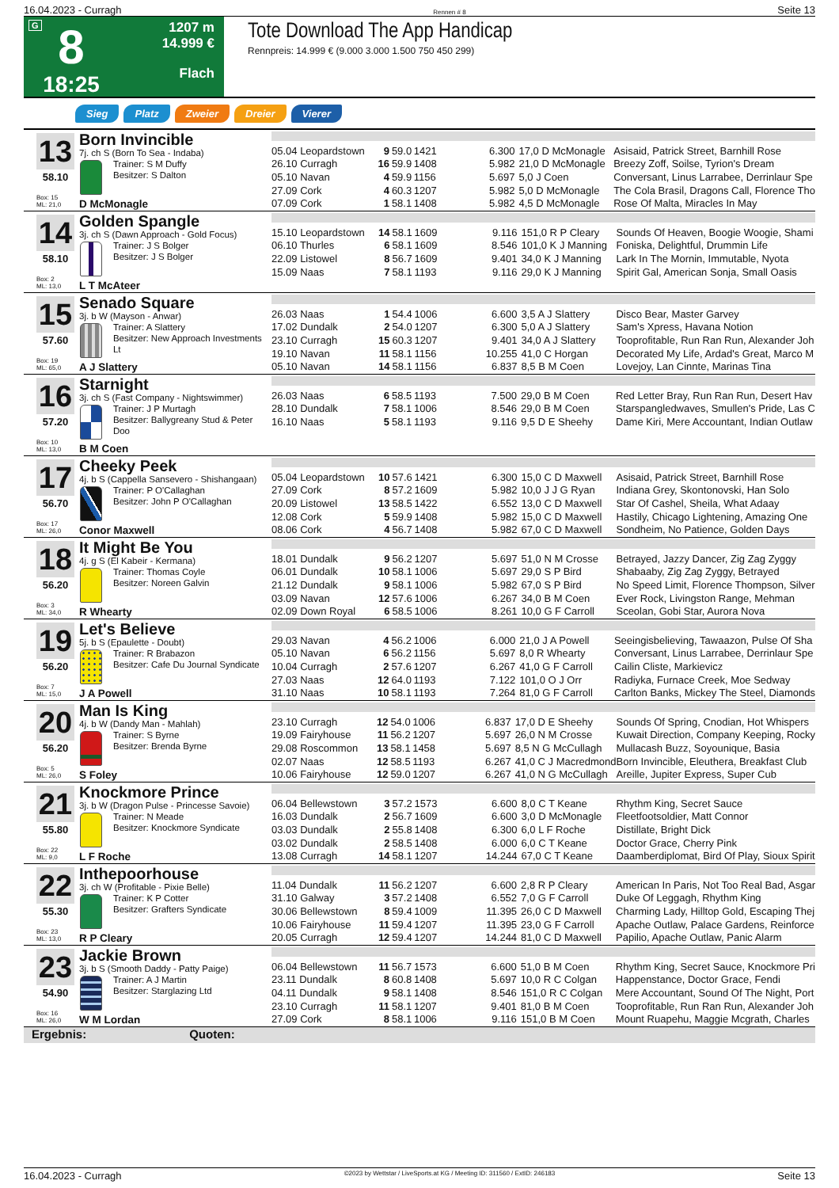16.04.2023 - Curragh Rennen # 8 Seite 13
G
8
18:25
1207 m
14.999 €
Flach
Tote Download The App Handicap
Rennpreis: 14.999 € (9.000 3.000 1.500 750 450 299)
Sieg Platz Zweier Dreier Vierer
13
58.10
Box: 15
ML: 21,0
Born Invincible
7j. ch S (Born To Sea - Indaba)
Trainer: S M Duffy
Besitzer: S Dalton
D McMonagle
| 05.04 Leopardstown | 9 | 59.0 | 1421 | 6.300 | 17,0 D McMonagle | Asisaid, Patrick Street, Barnhill Rose |
| 26.10 Curragh | 16 | 59.9 | 1408 | 5.982 | 21,0 D McMonagle | Breezy Zoff, Soilse, Tyrion's Dream |
| 05.10 Navan | 4 | 59.9 | 1156 | 5.697 | 5,0 J Coen | Conversant, Linus Larrabee, Derrinlaur Spe |
| 27.09 Cork | 4 | 60.3 | 1207 | 5.982 | 5,0 D McMonagle | The Cola Brasil, Dragons Call, Florence Tho |
| 07.09 Cork | 1 | 58.1 | 1408 | 5.982 | 4,5 D McMonagle | Rose Of Malta, Miracles In May |
14
58.10
Box: 2
ML: 13,0
Golden Spangle
3j. ch S (Dawn Approach - Gold Focus)
Trainer: J S Bolger
Besitzer: J S Bolger
L T McAteer
| 15.10 Leopardstown | 14 | 58.1 | 1609 | 9.116 | 151,0 R P Cleary | Sounds Of Heaven, Boogie Woogie, Shami |
| 06.10 Thurles | 6 | 58.1 | 1609 | 8.546 | 101,0 K J Manning | Foniska, Delightful, Drummin Life |
| 22.09 Listowel | 8 | 56.7 | 1609 | 9.401 | 34,0 K J Manning | Lark In The Mornin, Immutable, Nyota |
| 15.09 Naas | 7 | 58.1 | 1193 | 9.116 | 29,0 K J Manning | Spirit Gal, American Sonja, Small Oasis |
15
57.60
Box: 19
ML: 65,0
Senado Square
3j. b W (Mayson - Anwar)
Trainer: A Slattery
Besitzer: New Approach Investments Lt
A J Slattery
| 26.03 Naas | 1 | 54.4 | 1006 | 6.600 | 3,5 A J Slattery | Disco Bear, Master Garvey |
| 17.02 Dundalk | 2 | 54.0 | 1207 | 6.300 | 5,0 A J Slattery | Sam's Xpress, Havana Notion |
| 23.10 Curragh | 15 | 60.3 | 1207 | 9.401 | 34,0 A J Slattery | Tooprofitable, Run Ran Run, Alexander Joh |
| 19.10 Navan | 11 | 58.1 | 1156 | 10.255 | 41,0 C Horgan | Decorated My Life, Ardad's Great, Marco M |
| 05.10 Navan | 14 | 58.1 | 1156 | 6.837 | 8,5 B M Coen | Lovejoy, Lan Cinnte, Marinas Tina |
16
57.20
Box: 10
ML: 13,0
Starnight
3j. ch S (Fast Company - Nightswimmer)
Trainer: J P Murtagh
Besitzer: Ballygreany Stud & Peter Doo
B M Coen
| 26.03 Naas | 6 | 58.5 | 1193 | 7.500 | 29,0 B M Coen | Red Letter Bray, Run Ran Run, Desert Hav |
| 28.10 Dundalk | 7 | 58.1 | 1006 | 8.546 | 29,0 B M Coen | Starspangledwaves, Smullen's Pride, Las C |
| 16.10 Naas | 5 | 58.1 | 1193 | 9.116 | 9,5 D E Sheehy | Dame Kiri, Mere Accountant, Indian Outlaw |
17
56.70
Box: 17
ML: 26,0
Cheeky Peek
4j. b S (Cappella Sansevero - Shishangaan)
Trainer: P O'Callaghan
Besitzer: John P O'Callaghan
Conor Maxwell
| 05.04 Leopardstown | 10 | 57.6 | 1421 | 6.300 | 15,0 C D Maxwell | Asisaid, Patrick Street, Barnhill Rose |
| 27.09 Cork | 8 | 57.2 | 1609 | 5.982 | 10,0 J J G Ryan | Indiana Grey, Skontonovski, Han Solo |
| 20.09 Listowel | 13 | 58.5 | 1422 | 6.552 | 13,0 C D Maxwell | Star Of Cashel, Sheila, What Adaay |
| 12.08 Cork | 5 | 59.9 | 1408 | 5.982 | 15,0 C D Maxwell | Hastily, Chicago Lightening, Amazing One |
| 08.06 Cork | 4 | 56.7 | 1408 | 5.982 | 67,0 C D Maxwell | Sondheim, No Patience, Golden Days |
18
56.20
Box: 3
ML: 34,0
It Might Be You
4j. g S (El Kabeir - Kermana)
Trainer: Thomas Coyle
Besitzer: Noreen Galvin
R Whearty
| 18.01 Dundalk | 9 | 56.2 | 1207 | 5.697 | 51,0 N M Crosse | Betrayed, Jazzy Dancer, Zig Zag Zyggy |
| 06.01 Dundalk | 10 | 58.1 | 1006 | 5.697 | 29,0 S P Bird | Shabaaby, Zig Zag Zyggy, Betrayed |
| 21.12 Dundalk | 9 | 58.1 | 1006 | 5.982 | 67,0 S P Bird | No Speed Limit, Florence Thompson, Silver |
| 03.09 Navan | 12 | 57.6 | 1006 | 6.267 | 34,0 B M Coen | Ever Rock, Livingston Range, Mehman |
| 02.09 Down Royal | 6 | 58.5 | 1006 | 8.261 | 10,0 G F Carroll | Sceolan, Gobi Star, Aurora Nova |
19
56.20
Box: 7
ML: 15,0
Let's Believe
5j. b S (Epaulette - Doubt)
Trainer: R Brabazon
Besitzer: Cafe Du Journal Syndicate
J A Powell
| 29.03 Navan | 4 | 56.2 | 1006 | 6.000 | 21,0 J A Powell | Seeingisbelieving, Tawaazon, Pulse Of Sha |
| 05.10 Navan | 6 | 56.2 | 1156 | 5.697 | 8,0 R Whearty | Conversant, Linus Larrabee, Derrinlaur Spe |
| 10.04 Curragh | 2 | 57.6 | 1207 | 6.267 | 41,0 G F Carroll | Cailin Cliste, Markievicz |
| 27.03 Naas | 12 | 64.0 | 1193 | 7.122 | 101,0 O J Orr | Radiyka, Furnace Creek, Moe Sedway |
| 31.10 Naas | 10 | 58.1 | 1193 | 7.264 | 81,0 G F Carroll | Carlton Banks, Mickey The Steel, Diamonds |
20
56.20
Box: 5
ML: 26,0
Man Is King
4j. b W (Dandy Man - Mahlah)
Trainer: S Byrne
Besitzer: Brenda Byrne
S Foley
| 23.10 Curragh | 12 | 54.0 | 1006 | 6.837 | 17,0 D E Sheehy | Sounds Of Spring, Cnodian, Hot Whispers |
| 19.09 Fairyhouse | 11 | 56.2 | 1207 | 5.697 | 26,0 N M Crosse | Kuwait Direction, Company Keeping, Rocky |
| 29.08 Roscommon | 13 | 58.1 | 1458 | 5.697 | 8,5 N G McCullagh | Mullacash Buzz, Soyounique, Basia |
| 02.07 Naas | 12 | 58.5 | 1193 | 6.267 | 41,0 C J Macredmond | Born Invincible, Eleuthera, Breakfast Club |
| 10.06 Fairyhouse | 12 | 59.0 | 1207 | 6.267 | 41,0 N G McCullagh | Areille, Jupiter Express, Super Cub |
21
55.80
Box: 22
ML: 9,0
Knockmore Prince
3j. b W (Dragon Pulse - Princesse Savoie)
Trainer: N Meade
Besitzer: Knockmore Syndicate
L F Roche
| 06.04 Bellewstown | 3 | 57.2 | 1573 | 6.600 | 8,0 C T Keane | Rhythm King, Secret Sauce |
| 16.03 Dundalk | 2 | 56.7 | 1609 | 6.600 | 3,0 D McMonagle | Fleetfootsoldier, Matt Connor |
| 03.03 Dundalk | 2 | 55.8 | 1408 | 6.300 | 6,0 L F Roche | Distillate, Bright Dick |
| 03.02 Dundalk | 2 | 58.5 | 1408 | 6.000 | 6,0 C T Keane | Doctor Grace, Cherry Pink |
| 13.08 Curragh | 14 | 58.1 | 1207 | 14.244 | 67,0 C T Keane | Daamberdiplomat, Bird Of Play, Sioux Spirit |
22
55.30
Box: 23
ML: 13,0
Inthepoorhouse
3j. ch W (Profitable - Pixie Belle)
Trainer: K P Cotter
Besitzer: Grafters Syndicate
R P Cleary
| 11.04 Dundalk | 11 | 56.2 | 1207 | 6.600 | 2,8 R P Cleary | American In Paris, Not Too Real Bad, Asgar |
| 31.10 Galway | 3 | 57.2 | 1408 | 6.552 | 7,0 G F Carroll | Duke Of Leggagh, Rhythm King |
| 30.06 Bellewstown | 8 | 59.4 | 1009 | 11.395 | 26,0 C D Maxwell | Charming Lady, Hilltop Gold, Escaping Thej |
| 10.06 Fairyhouse | 11 | 59.4 | 1207 | 11.395 | 23,0 G F Carroll | Apache Outlaw, Palace Gardens, Reinforce |
| 20.05 Curragh | 12 | 59.4 | 1207 | 14.244 | 81,0 C D Maxwell | Papilio, Apache Outlaw, Panic Alarm |
23
54.90
Box: 16
ML: 26,0
Jackie Brown
3j. b S (Smooth Daddy - Patty Paige)
Trainer: A J Martin
Besitzer: Starglazing Ltd
W M Lordan
| 06.04 Bellewstown | 11 | 56.7 | 1573 | 6.600 | 51,0 B M Coen | Rhythm King, Secret Sauce, Knockmore Pri |
| 23.11 Dundalk | 8 | 60.8 | 1408 | 5.697 | 10,0 R C Colgan | Happenstance, Doctor Grace, Fendi |
| 04.11 Dundalk | 9 | 58.1 | 1408 | 8.546 | 151,0 R C Colgan | Mere Accountant, Sound Of The Night, Port |
| 23.10 Curragh | 11 | 58.1 | 1207 | 9.401 | 81,0 B M Coen | Tooprofitable, Run Ran Run, Alexander Joh |
| 27.09 Cork | 8 | 58.1 | 1006 | 9.116 | 151,0 B M Coen | Mount Ruapehu, Maggie Mcgrath, Charles |
Ergebnis: Quoten:
16.04.2023 - Curragh ©2023 by Wettstar / LiveSports.at KG / Meeting ID: 311560 / ExtID: 246183 Seite 13